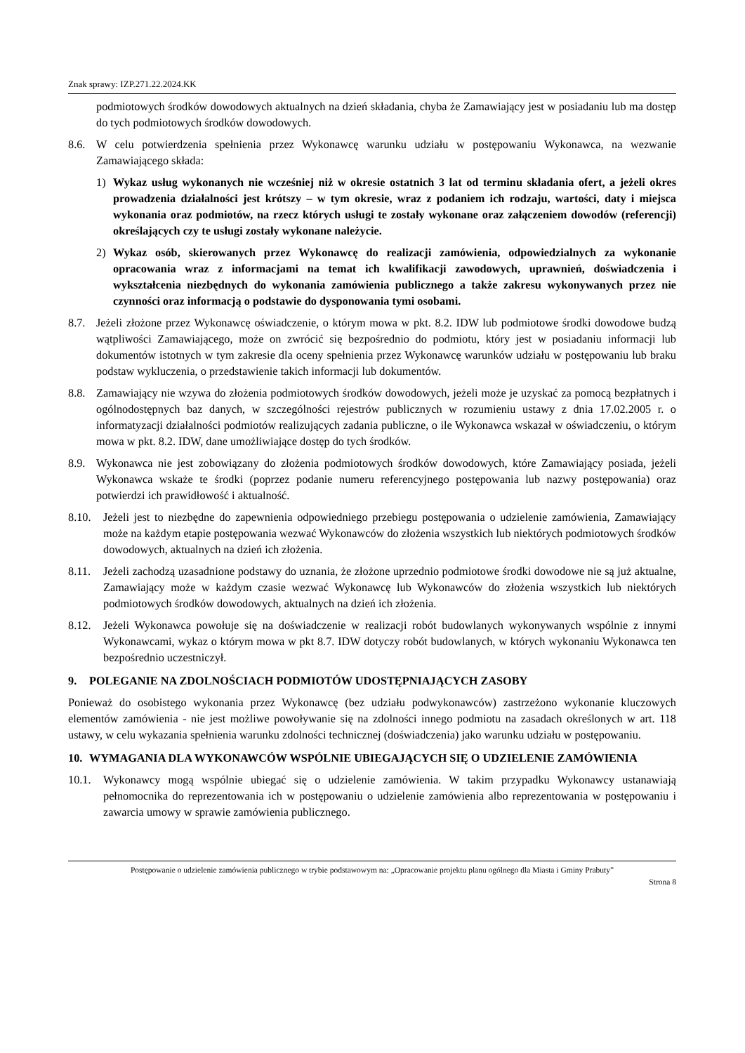Znak sprawy: IZP.271.22.2024.KK
podmiotowych środków dowodowych aktualnych na dzień składania, chyba że Zamawiający jest w posiadaniu lub ma dostęp do tych podmiotowych środków dowodowych.
8.6. W celu potwierdzenia spełnienia przez Wykonawcę warunku udziału w postępowaniu Wykonawca, na wezwanie Zamawiającego składa:
1) Wykaz usług wykonanych nie wcześniej niż w okresie ostatnich 3 lat od terminu składania ofert, a jeżeli okres prowadzenia działalności jest krótszy – w tym okresie, wraz z podaniem ich rodzaju, wartości, daty i miejsca wykonania oraz podmiotów, na rzecz których usługi te zostały wykonane oraz załączeniem dowodów (referencji) określających czy te usługi zostały wykonane należycie.
2) Wykaz osób, skierowanych przez Wykonawcę do realizacji zamówienia, odpowiedzialnych za wykonanie opracowania wraz z informacjami na temat ich kwalifikacji zawodowych, uprawnień, doświadczenia i wykształcenia niezbędnych do wykonania zamówienia publicznego a także zakresu wykonywanych przez nie czynności oraz informacją o podstawie do dysponowania tymi osobami.
8.7. Jeżeli złożone przez Wykonawcę oświadczenie, o którym mowa w pkt. 8.2. IDW lub podmiotowe środki dowodowe budzą wątpliwości Zamawiającego, może on zwrócić się bezpośrednio do podmiotu, który jest w posiadaniu informacji lub dokumentów istotnych w tym zakresie dla oceny spełnienia przez Wykonawcę warunków udziału w postępowaniu lub braku podstaw wykluczenia, o przedstawienie takich informacji lub dokumentów.
8.8. Zamawiający nie wzywa do złożenia podmiotowych środków dowodowych, jeżeli może je uzyskać za pomocą bezpłatnych i ogólnodostępnych baz danych, w szczególności rejestrów publicznych w rozumieniu ustawy z dnia 17.02.2005 r. o informatyzacji działalności podmiotów realizujących zadania publiczne, o ile Wykonawca wskazał w oświadczeniu, o którym mowa w pkt. 8.2. IDW, dane umożliwiające dostęp do tych środków.
8.9. Wykonawca nie jest zobowiązany do złożenia podmiotowych środków dowodowych, które Zamawiający posiada, jeżeli Wykonawca wskaże te środki (poprzez podanie numeru referencyjnego postępowania lub nazwy postępowania) oraz potwierdzi ich prawidłowość i aktualność.
8.10. Jeżeli jest to niezbędne do zapewnienia odpowiedniego przebiegu postępowania o udzielenie zamówienia, Zamawiający może na każdym etapie postępowania wezwać Wykonawców do złożenia wszystkich lub niektórych podmiotowych środków dowodowych, aktualnych na dzień ich złożenia.
8.11. Jeżeli zachodzą uzasadnione podstawy do uznania, że złożone uprzednio podmiotowe środki dowodowe nie są już aktualne, Zamawiający może w każdym czasie wezwać Wykonawcę lub Wykonawców do złożenia wszystkich lub niektórych podmiotowych środków dowodowych, aktualnych na dzień ich złożenia.
8.12. Jeżeli Wykonawca powołuje się na doświadczenie w realizacji robót budowlanych wykonywanych wspólnie z innymi Wykonawcami, wykaz o którym mowa w pkt 8.7. IDW dotyczy robót budowlanych, w których wykonaniu Wykonawca ten bezpośrednio uczestniczył.
9. POLEGANIE NA ZDOLNOŚCIACH PODMIOTÓW UDOSTĘPNIAJĄCYCH ZASOBY
Ponieważ do osobistego wykonania przez Wykonawcę (bez udziału podwykonawców) zastrzeżono wykonanie kluczowych elementów zamówienia - nie jest możliwe powoływanie się na zdolności innego podmiotu na zasadach określonych w art. 118 ustawy, w celu wykazania spełnienia warunku zdolności technicznej (doświadczenia) jako warunku udziału w postępowaniu.
10. WYMAGANIA DLA WYKONAWCÓW WSPÓLNIE UBIEGAJĄCYCH SIĘ O UDZIELENIE ZAMÓWIENIA
10.1. Wykonawcy mogą wspólnie ubiegać się o udzielenie zamówienia. W takim przypadku Wykonawcy ustanawiają pełnomocnika do reprezentowania ich w postępowaniu o udzielenie zamówienia albo reprezentowania w postępowaniu i zawarcia umowy w sprawie zamówienia publicznego.
Postępowanie o udzielenie zamówienia publicznego w trybie podstawowym na: „Opracowanie projektu planu ogólnego dla Miasta i Gminy Prabuty”
Strona 8